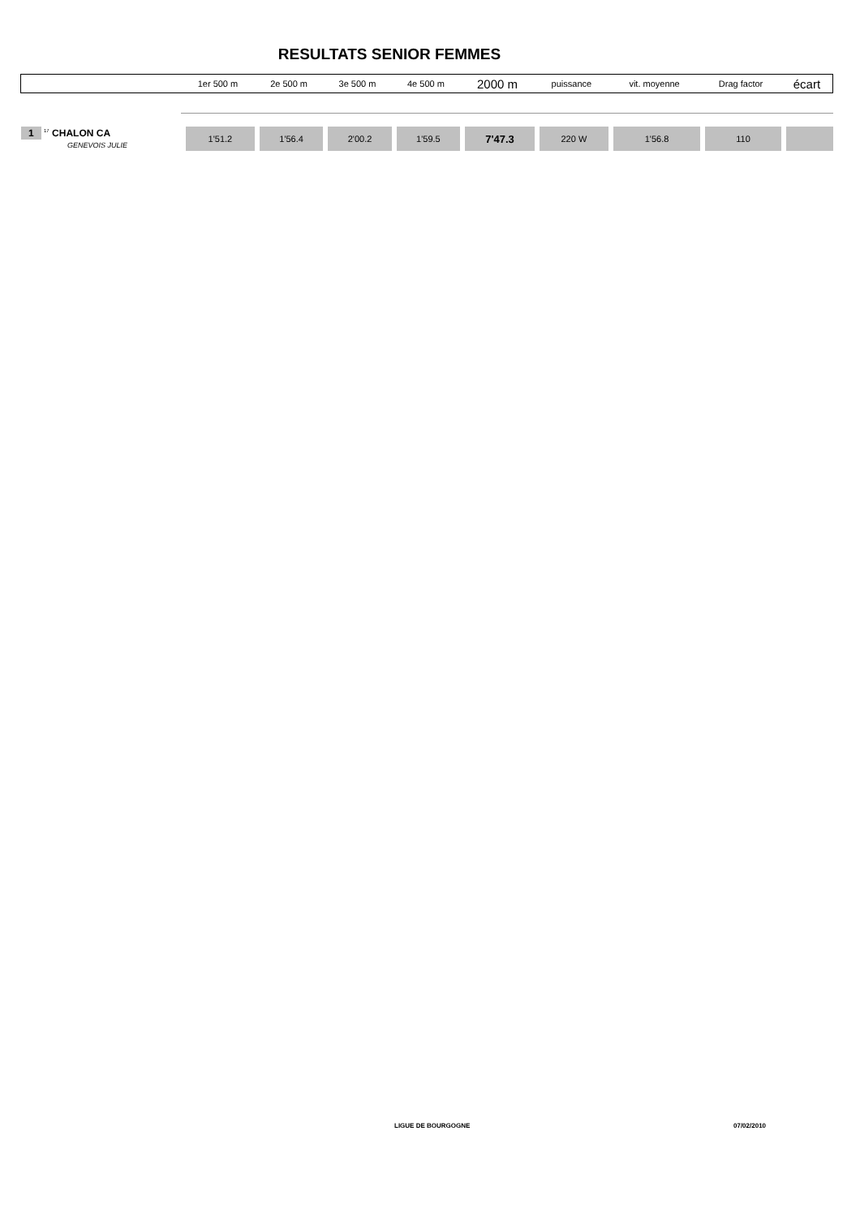RESULTATS SENIOR FEMMES
| | 1er 500 m | 2e 500 m | 3e 500 m | 4e 500 m | 2000 m | puissance | vit. moyenne | Drag factor | écart |
| --- | --- | --- | --- | --- | --- | --- | --- | --- | --- |
| 1 <sup>17</sup> CHALON CA GENEVOIS JULIE | 1'51.2 | 1'56.4 | 2'00.2 | 1'59.5 | 7'47.3 | 220 W | 1'56.8 | 110 | |
LIGUE DE BOURGOGNE 07/02/2010